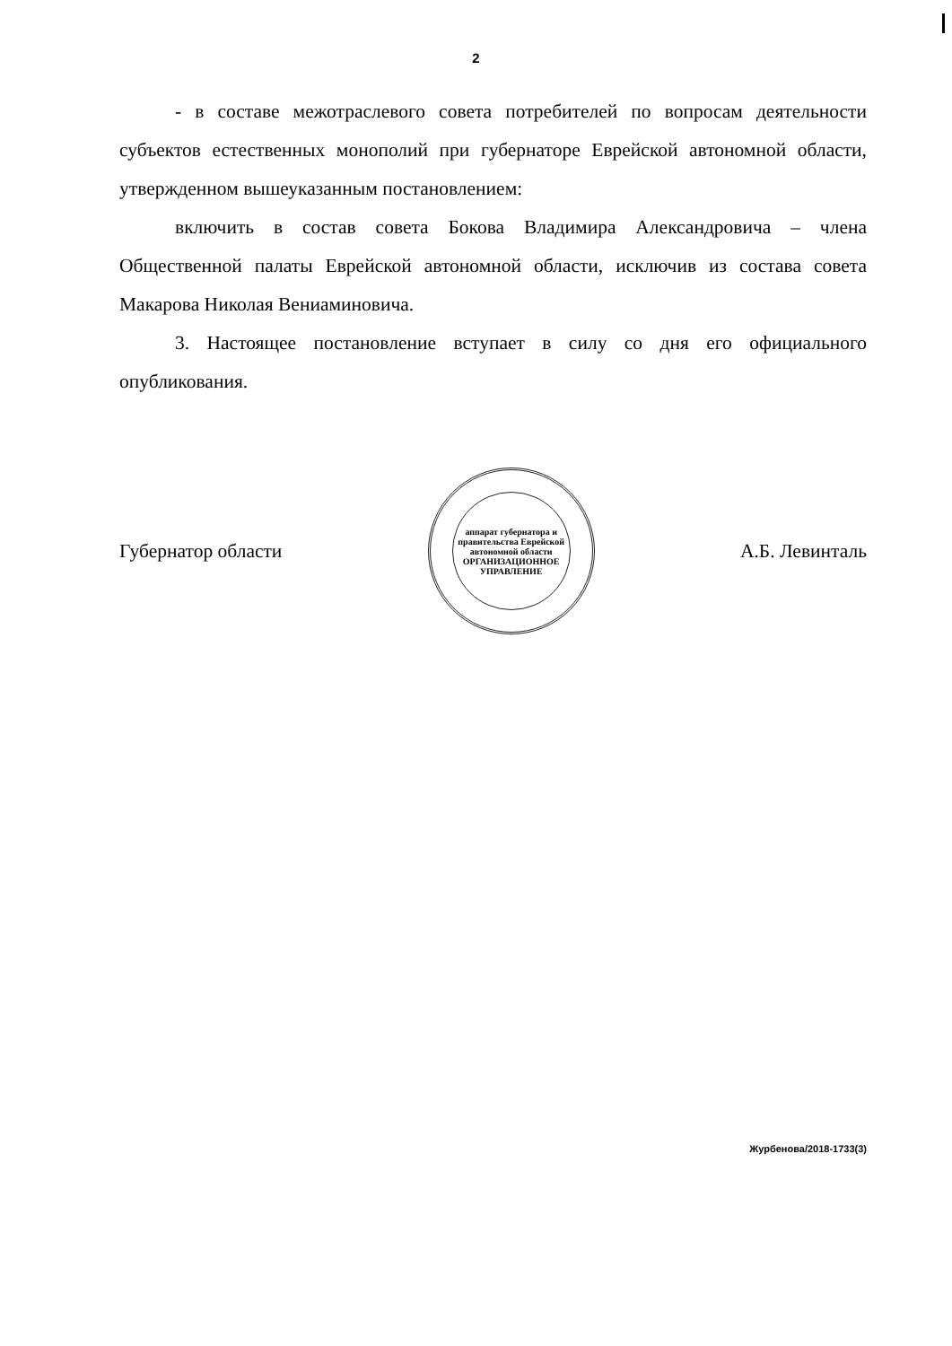2
- в составе межотраслевого совета потребителей по вопросам деятельности субъектов естественных монополий при губернаторе Еврейской автономной области, утвержденном вышеуказанным постановлением:
включить в состав совета Бокова Владимира Александровича – члена Общественной палаты Еврейской автономной области, исключив из состава совета Макарова Николая Вениаминовича.
3. Настоящее постановление вступает в силу со дня его официального опубликования.
Губернатор области
аппарат губернатора и правительства Еврейской автономной области
ОРГАНИЗАЦИОННОЕ УПРАВЛЕНИЕ
А.Б. Левинталь
Журбенова/2018-1733(3)